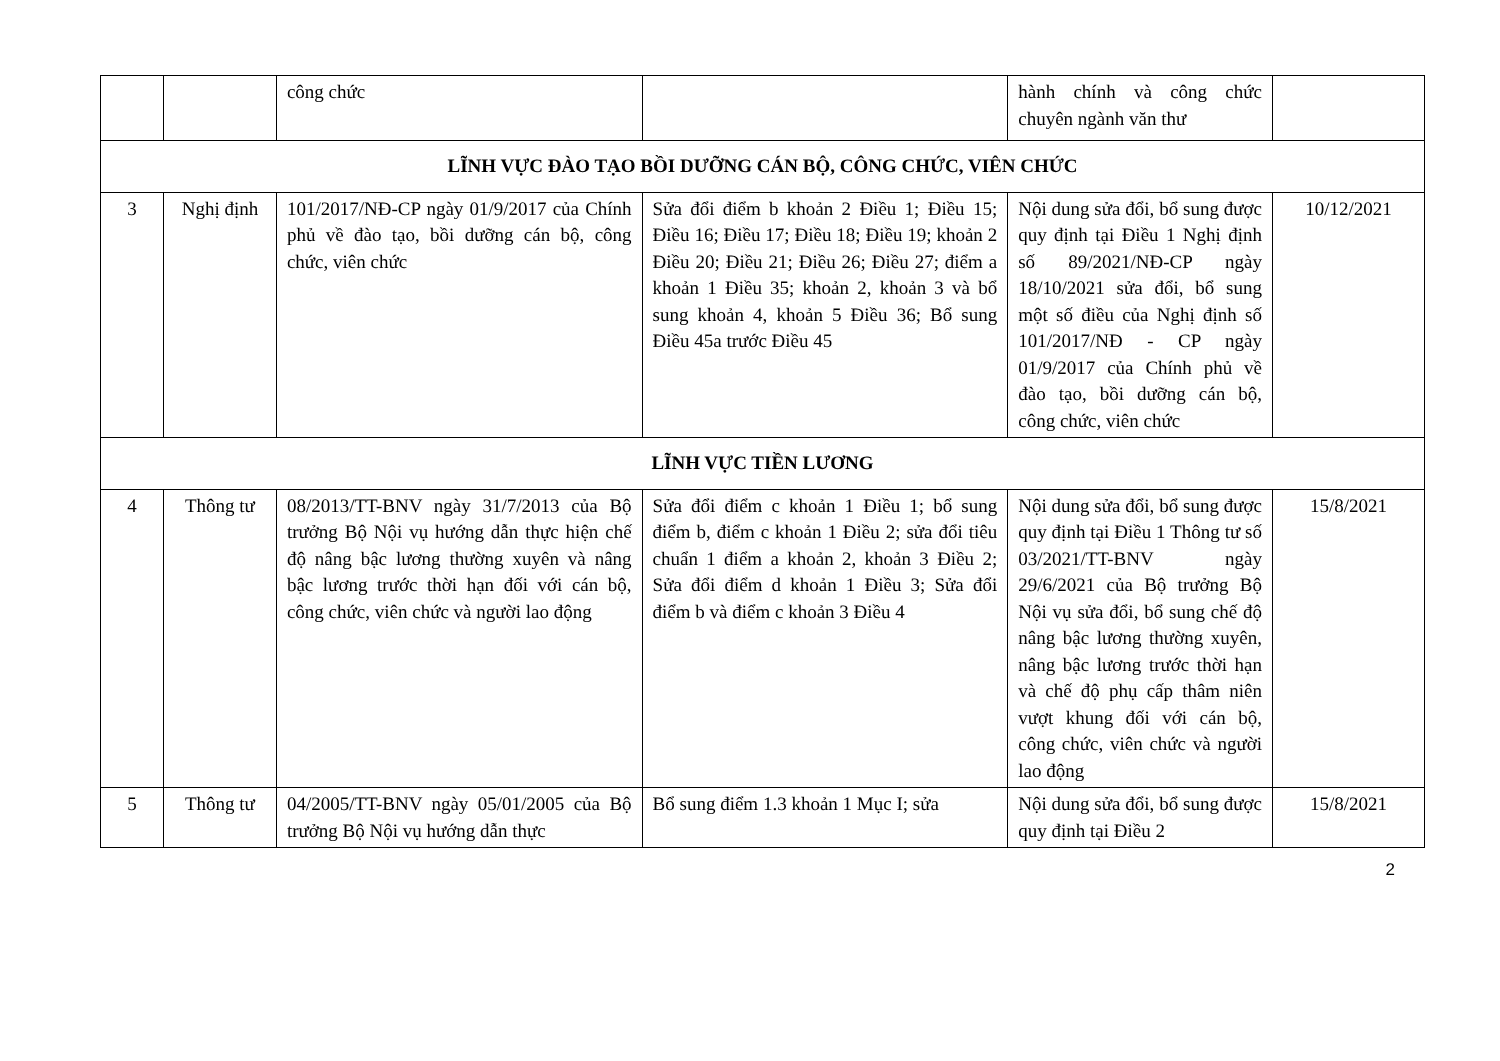| | | công chức | | hành chính và công chức chuyên ngành văn thư | |
| LĨNH VỰC ĐÀO TẠO BỒI DƯỠNG CÁN BỘ, CÔNG CHỨC, VIÊN CHỨC | | | | | |
| 3 | Nghị định | 101/2017/NĐ-CP ngày 01/9/2017 của Chính phủ về đào tạo, bồi dưỡng cán bộ, công chức, viên chức | Sửa đổi điểm b khoản 2 Điều 1; Điều 15; Điều 16; Điều 17; Điều 18; Điều 19; khoản 2 Điều 20; Điều 21; Điều 26; Điều 27; điểm a khoản 1 Điều 35; khoản 2, khoản 3 và bổ sung khoản 4, khoản 5 Điều 36; Bổ sung Điều 45a trước Điều 45 | Nội dung sửa đổi, bổ sung được quy định tại Điều 1 Nghị định số 89/2021/NĐ-CP ngày 18/10/2021 sửa đổi, bổ sung một số điều của Nghị định số 101/2017/NĐ - CP ngày 01/9/2017 của Chính phủ về đào tạo, bồi dưỡng cán bộ, công chức, viên chức | 10/12/2021 |
| LĨNH VỰC TIỀN LƯƠNG | | | | | |
| 4 | Thông tư | 08/2013/TT-BNV ngày 31/7/2013 của Bộ trưởng Bộ Nội vụ hướng dẫn thực hiện chế độ nâng bậc lương thường xuyên và nâng bậc lương trước thời hạn đối với cán bộ, công chức, viên chức và người lao động | Sửa đổi điểm c khoản 1 Điều 1; bổ sung điểm b, điểm c khoản 1 Điều 2; sửa đổi tiêu chuẩn 1 điểm a khoản 2, khoản 3 Điều 2; Sửa đổi điểm d khoản 1 Điều 3; Sửa đổi điểm b và điểm c khoản 3 Điều 4 | Nội dung sửa đổi, bổ sung được quy định tại Điều 1 Thông tư số 03/2021/TT-BNV ngày 29/6/2021 của Bộ trưởng Bộ Nội vụ sửa đổi, bổ sung chế độ nâng bậc lương thường xuyên, nâng bậc lương trước thời hạn và chế độ phụ cấp thâm niên vượt khung đối với cán bộ, công chức, viên chức và người lao động | 15/8/2021 |
| 5 | Thông tư | 04/2005/TT-BNV ngày 05/01/2005 của Bộ trưởng Bộ Nội vụ hướng dẫn thực | Bổ sung điểm 1.3 khoản 1 Mục I; sửa | Nội dung sửa đổi, bổ sung được quy định tại Điều 2 | 15/8/2021 |
2